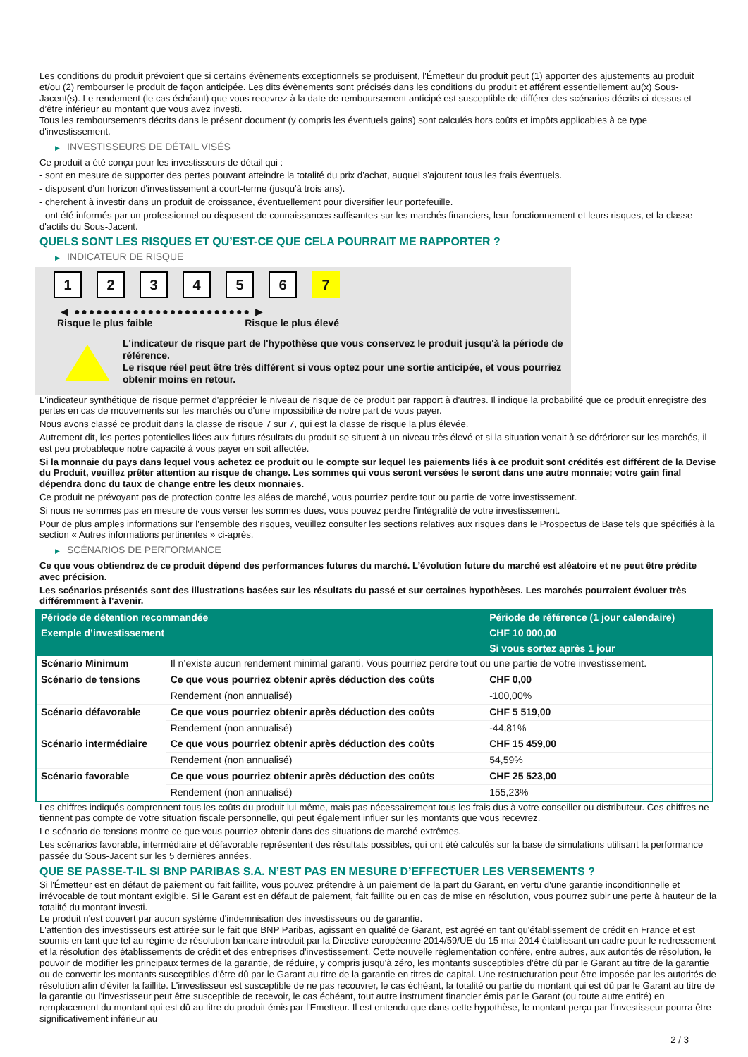Les conditions du produit prévoient que si certains évènements exceptionnels se produisent, l'Émetteur du produit peut (1) apporter des ajustements au produit et/ou (2) rembourser le produit de façon anticipée. Les dits évènements sont précisés dans les conditions du produit et afférent essentiellement au(x) Sous-Jacent(s). Le rendement (le cas échéant) que vous recevrez à la date de remboursement anticipé est susceptible de différer des scénarios décrits ci-dessus et d’être inférieur au montant que vous avez investi.
Tous les remboursements décrits dans le présent document (y compris les éventuels gains) sont calculés hors coûts et impôts applicables à ce type d'investissement.
▶ INVESTISSEURS DE DÉTAIL VISÉS
Ce produit a été conçu pour les investisseurs de détail qui :
- sont en mesure de supporter des pertes pouvant atteindre la totalité du prix d'achat, auquel s'ajoutent tous les frais éventuels.
- disposent d'un horizon d'investissement à court-terme (jusqu'à trois ans).
- cherchent à investir dans un produit de croissance, éventuellement pour diversifier leur portefeuille.
- ont été informés par un professionnel ou disposent de connaissances suffisantes sur les marchés financiers, leur fonctionnement et leurs risques, et la classe d'actifs du Sous-Jacent.
QUELS SONT LES RISQUES ET QU’EST-CE QUE CELA POURRAIT ME RAPPORTER ?
▶ INDICATEUR DE RISQUE
1 2 3 4 5 6 7
◀ ●●●●●●●●●●●●●●●●●●●●●●●● ▶
Risque le plus faible Risque le plus élevé
L'indicateur de risque part de l'hypothèse que vous conservez le produit jusqu'à la période de référence.
Le risque réel peut être très différent si vous optez pour une sortie anticipée, et vous pourriez obtenir moins en retour.
L'indicateur synthétique de risque permet d'apprécier le niveau de risque de ce produit par rapport à d'autres. Il indique la probabilité que ce produit enregistre des pertes en cas de mouvements sur les marchés ou d'une impossibilité de notre part de vous payer.
Nous avons classé ce produit dans la classe de risque 7 sur 7, qui est la classe de risque la plus élevée.
Autrement dit, les pertes potentielles liées aux futurs résultats du produit se situent à un niveau très élevé et si la situation venait à se détériorer sur les marchés, il est peu probableque notre capacité à vous payer en soit affectée.
Si la monnaie du pays dans lequel vous achetez ce produit ou le compte sur lequel les paiements liés à ce produit sont crédités est différent de la Devise du Produit, veuillez prêter attention au risque de change. Les sommes qui vous seront versées le seront dans une autre monnaie; votre gain final dépendra donc du taux de change entre les deux monnaies.
Ce produit ne prévoyant pas de protection contre les aléas de marché, vous pourriez perdre tout ou partie de votre investissement.
Si nous ne sommes pas en mesure de vous verser les sommes dues, vous pouvez perdre l'intégralité de votre investissement.
Pour de plus amples informations sur l'ensemble des risques, veuillez consulter les sections relatives aux risques dans le Prospectus de Base tels que spécifiés à la section « Autres informations pertinentes » ci-après.
▶ SCÉNARIOS DE PERFORMANCE
Ce que vous obtiendrez de ce produit dépend des performances futures du marché. L’évolution future du marché est aléatoire et ne peut être prédite avec précision.
Les scénarios présentés sont des illustrations basées sur les résultats du passé et sur certaines hypothèses. Les marchés pourraient évoluer très différemment à l’avenir.
| Période de détention recommandée | | Période de référence (1 jour calendaire) |
| --- | --- | --- |
| Exemple d’investissement | | CHF 10 000,00 |
| | | Si vous sortez après 1 jour |
| Scénario Minimum | Il n’existe aucun rendement minimal garanti. Vous pourriez perdre tout ou une partie de votre investissement. | |
| Scénario de tensions | Ce que vous pourriez obtenir après déduction des coûts | CHF 0,00 |
| | Rendement (non annualisé) | -100,00% |
| Scénario défavorable | Ce que vous pourriez obtenir après déduction des coûts | CHF 5 519,00 |
| | Rendement (non annualisé) | -44,81% |
| Scénario intermédiaire | Ce que vous pourriez obtenir après déduction des coûts | CHF 15 459,00 |
| | Rendement (non annualisé) | 54,59% |
| Scénario favorable | Ce que vous pourriez obtenir après déduction des coûts | CHF 25 523,00 |
| | Rendement (non annualisé) | 155,23% |
Les chiffres indiqués comprennent tous les coûts du produit lui-même, mais pas nécessairement tous les frais dus à votre conseiller ou distributeur. Ces chiffres ne tiennent pas compte de votre situation fiscale personnelle, qui peut également influer sur les montants que vous recevrez.
Le scénario de tensions montre ce que vous pourriez obtenir dans des situations de marché extrêmes.
Les scénarios favorable, intermédiaire et défavorable représentent des résultats possibles, qui ont été calculés sur la base de simulations utilisant la performance passée du Sous-Jacent sur les 5 dernières années.
QUE SE PASSE-T-IL SI BNP PARIBAS S.A. N’EST PAS EN MESURE D’EFFECTUER LES VERSEMENTS ?
Si l'Émetteur est en défaut de paiement ou fait faillite, vous pouvez prétendre à un paiement de la part du Garant, en vertu d'une garantie inconditionnelle et irrévocable de tout montant exigible. Si le Garant est en défaut de paiement, fait faillite ou en cas de mise en résolution, vous pourrez subir une perte à hauteur de la totalité du montant investi.
Le produit n'est couvert par aucun système d'indemnisation des investisseurs ou de garantie.
L'attention des investisseurs est attirée sur le fait que BNP Paribas, agissant en qualité de Garant, est agréé en tant qu'établissement de crédit en France et est soumis en tant que tel au régime de résolution bancaire introduit par la Directive européenne 2014/59/UE du 15 mai 2014 établissant un cadre pour le redressement et la résolution des établissements de crédit et des entreprises d'investissement. Cette nouvelle réglementation confère, entre autres, aux autorités de résolution, le pouvoir de modifier les principaux termes de la garantie, de réduire, y compris jusqu'à zéro, les montants susceptibles d'être dû par le Garant au titre de la garantie ou de convertir les montants susceptibles d'être dû par le Garant au titre de la garantie en titres de capital. Une restructuration peut être imposée par les autorités de résolution afin d'éviter la faillite. L'investisseur est susceptible de ne pas recouvrer, le cas échéant, la totalité ou partie du montant qui est dû par le Garant au titre de la garantie ou l'investisseur peut être susceptible de recevoir, le cas échéant, tout autre instrument financier émis par le Garant (ou toute autre entité) en remplacement du montant qui est dû au titre du produit émis par l'Emetteur. Il est entendu que dans cette hypothèse, le montant perçu par l'investisseur pourra être significativement inférieur au
2 / 3